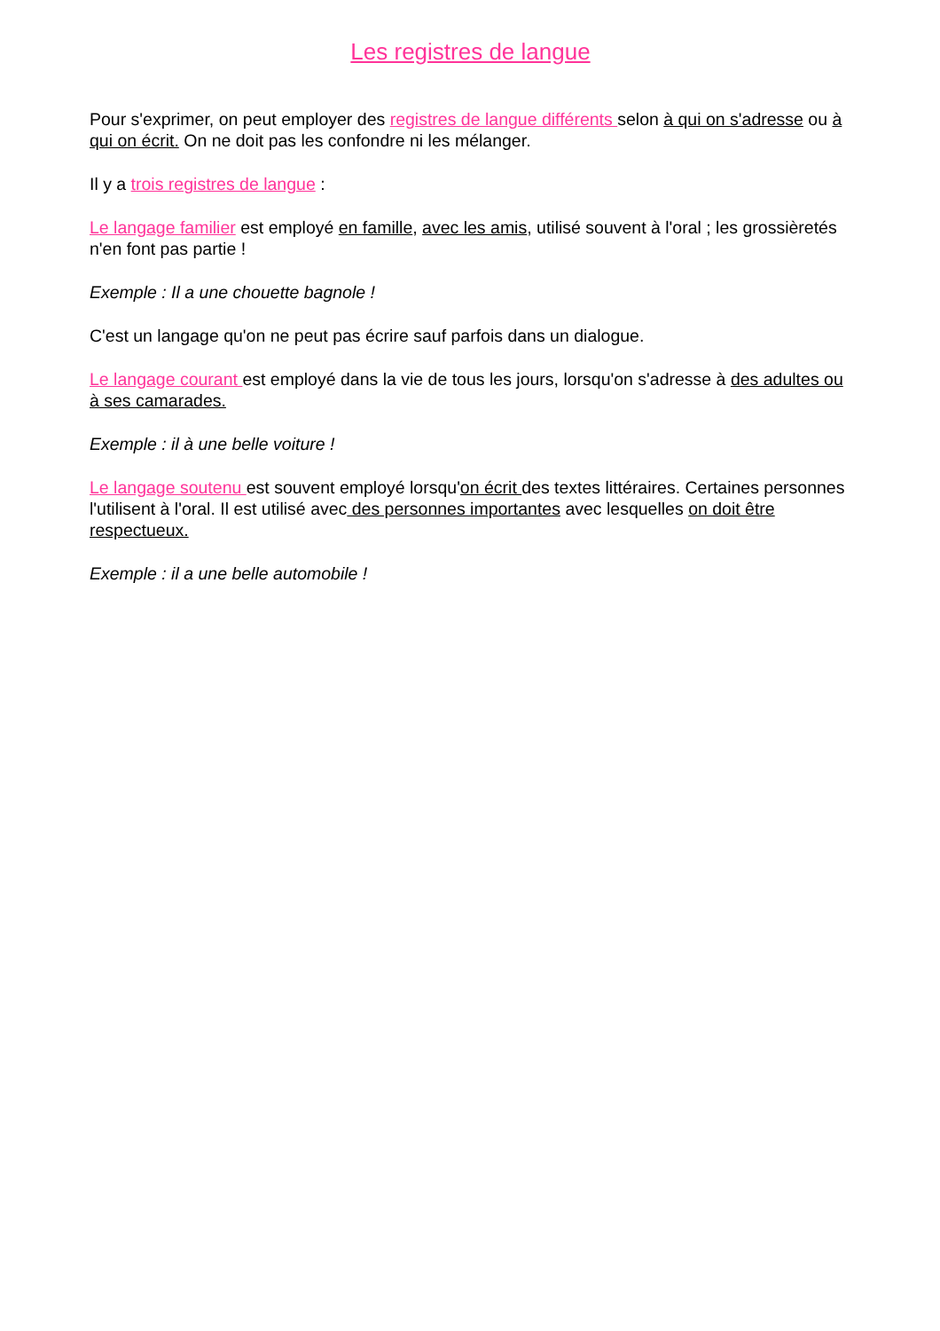Les registres de langue
Pour s'exprimer, on peut employer des registres de langue différents selon à qui on s'adresse ou à qui on écrit. On ne doit pas les confondre ni les mélanger.
Il y a trois registres de langue :
Le langage familier est employé en famille, avec les amis, utilisé souvent à l'oral ; les grossièretés n'en font pas partie !
Exemple : Il a une chouette bagnole !
C'est un langage qu'on ne peut pas écrire sauf parfois dans un dialogue.
Le langage courant est employé dans la vie de tous les jours, lorsqu'on s'adresse à des adultes ou à ses camarades.
Exemple : il à une belle voiture !
Le langage soutenu est souvent employé lorsqu'on écrit des textes littéraires. Certaines personnes l'utilisent à l'oral. Il est utilisé avec des personnes importantes avec lesquelles on doit être respectueux.
Exemple : il a une belle automobile !